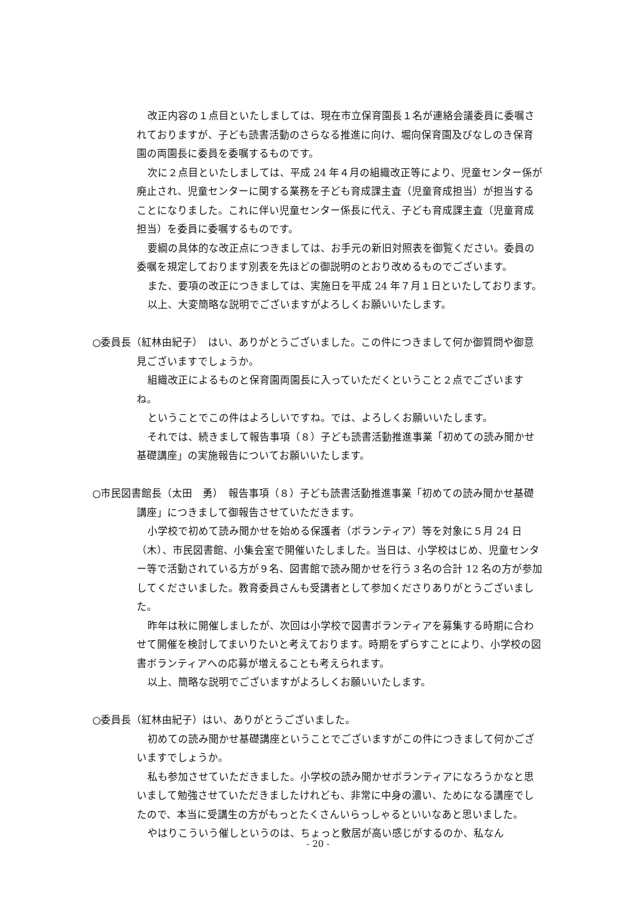改正内容の１点目といたしましては、現在市立保育園長１名が連絡会議委員に委嘱されておりますが、子ども読書活動のさらなる推進に向け、堀向保育園及びなしのき保育園の両園長に委員を委嘱するものです。
次に２点目といたしましては、平成 24 年４月の組織改正等により、児童センター係が廃止され、児童センターに関する業務を子ども育成課主査（児童育成担当）が担当することになりました。これに伴い児童センター係長に代え、子ども育成課主査（児童育成担当）を委員に委嘱するものです。
要綱の具体的な改正点につきましては、お手元の新旧対照表を御覧ください。委員の委嘱を規定しております別表を先ほどの御説明のとおり改めるものでございます。
また、要項の改正につきましては、実施日を平成 24 年７月１日といたしております。
以上、大変簡略な説明でございますがよろしくお願いいたします。
○委員長（紅林由紀子）　はい、ありがとうございました。この件につきまして何か御質問や御意見ございますでしょうか。
組織改正によるものと保育園両園長に入っていただくということ２点でございますね。
ということでこの件はよろしいですね。では、よろしくお願いいたします。
それでは、続きまして報告事項（８）子ども読書活動推進事業「初めての読み聞かせ基礎講座」の実施報告についてお願いいたします。
○市民図書館長（太田　勇）　報告事項（８）子ども読書活動推進事業「初めての読み聞かせ基礎講座」につきまして御報告させていただきます。
小学校で初めて読み聞かせを始める保護者（ボランティア）等を対象に５月 24 日（木）、市民図書館、小集会室で開催いたしました。当日は、小学校はじめ、児童センター等で活動されている方が９名、図書館で読み聞かせを行う３名の合計 12 名の方が参加してくださいました。教育委員さんも受講者として参加くださりありがとうございました。
昨年は秋に開催しましたが、次回は小学校で図書ボランティアを募集する時期に合わせて開催を検討してまいりたいと考えております。時期をずらすことにより、小学校の図書ボランティアへの応募が増えることも考えられます。
以上、簡略な説明でございますがよろしくお願いいたします。
○委員長（紅林由紀子）はい、ありがとうございました。
初めての読み聞かせ基礎講座ということでございますがこの件につきまして何かございますでしょうか。
私も参加させていただきました。小学校の読み聞かせボランティアになろうかなと思いまして勉強させていただきましたけれども、非常に中身の濃い、ためになる講座でしたので、本当に受講生の方がもっとたくさんいらっしゃるといいなあと思いました。
やはりこういう催しというのは、ちょっと敷居が高い感じがするのか、私なん
- 20 -